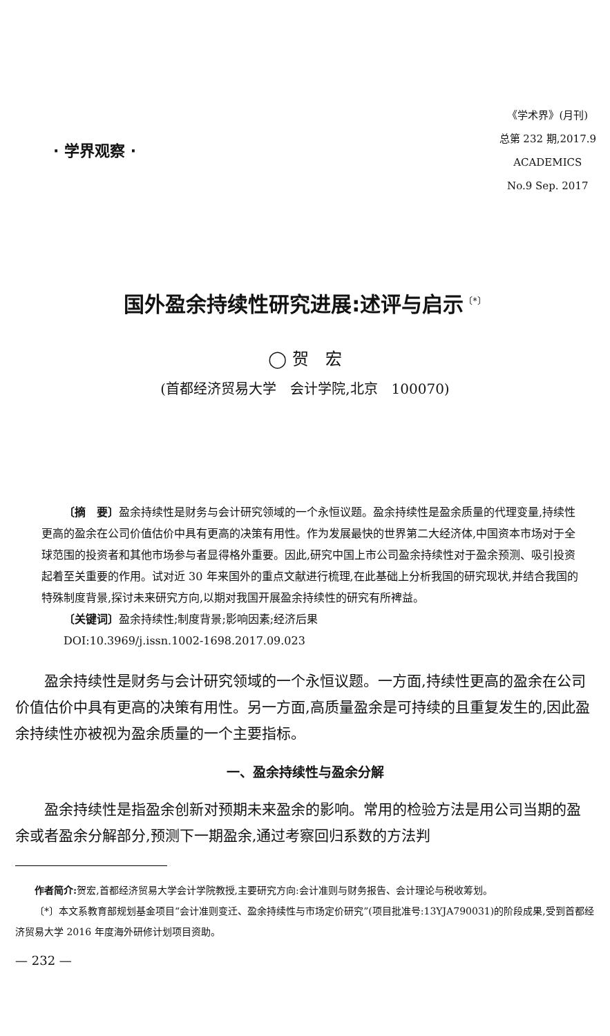· 学界观察 ·
《学术界》(月刊)
总第 232 期,2017.9
ACADEMICS
No.9 Sep. 2017
国外盈余持续性研究进展:述评与启示<sup>〔*〕</sup>
◯ 贺　宏
(首都经济贸易大学　会计学院,北京　100070)
〔摘　要〕盈余持续性是财务与会计研究领域的一个永恒议题。盈余持续性是盈余质量的代理变量,持续性更高的盈余在公司价值估价中具有更高的决策有用性。作为发展最快的世界第二大经济体,中国资本市场对于全球范围的投资者和其他市场参与者显得格外重要。因此,研究中国上市公司盈余持续性对于盈余预测、吸引投资起着至关重要的作用。试对近 30 年来国外的重点文献进行梳理,在此基础上分析我国的研究现状,并结合我国的特殊制度背景,探讨未来研究方向,以期对我国开展盈余持续性的研究有所裨益。
〔关键词〕盈余持续性;制度背景;影响因素;经济后果
DOI:10.3969/j.issn.1002-1698.2017.09.023
盈余持续性是财务与会计研究领域的一个永恒议题。一方面,持续性更高的盈余在公司价值估价中具有更高的决策有用性。另一方面,高质量盈余是可持续的且重复发生的,因此盈余持续性亦被视为盈余质量的一个主要指标。
一、盈余持续性与盈余分解
盈余持续性是指盈余创新对预期未来盈余的影响。常用的检验方法是用公司当期的盈余或者盈余分解部分,预测下一期盈余,通过考察回归系数的方法判
作者简介: 贺宏,首都经济贸易大学会计学院教授,主要研究方向:会计准则与财务报告、会计理论与税收筹划。
〔*〕本文系教育部规划基金项目“会计准则变迁、盈余持续性与市场定价研究”(项目批准号:13YJA790031)的阶段成果,受到首都经济贸易大学 2016 年度海外研修计划项目资助。
— 232 —